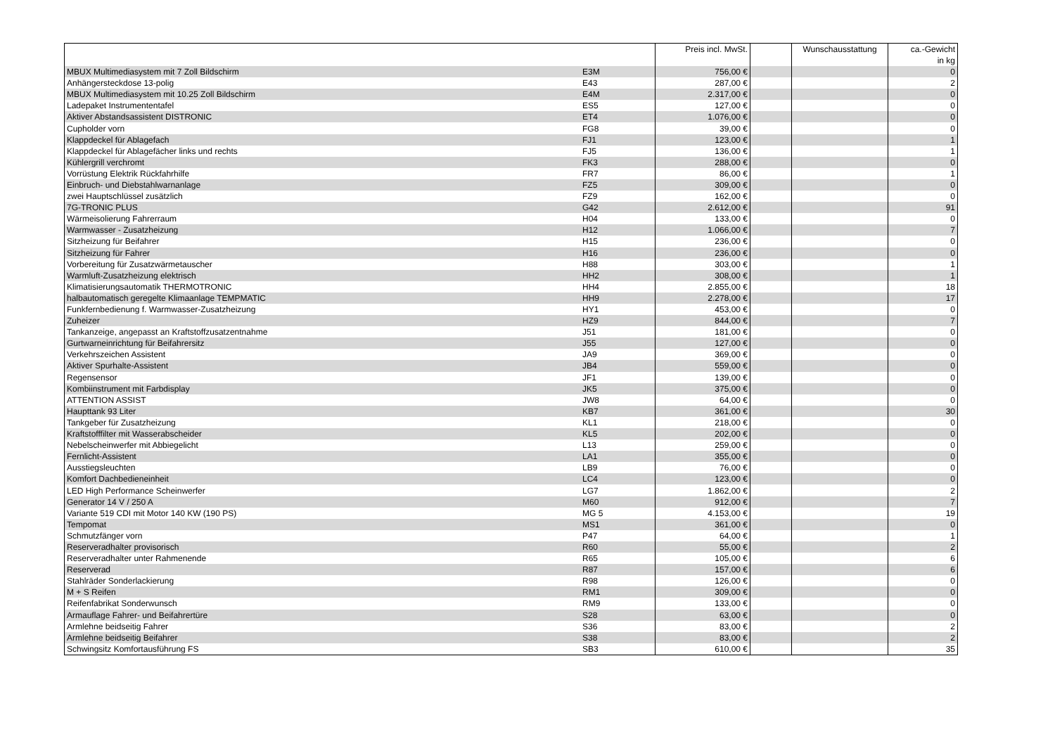| | | Preis incl. MwSt. | | Wunschausstattung | ca.-Gewicht in kg |
| --- | --- | --- | --- | --- | --- |
| MBUX Multimediasystem mit 7 Zoll Bildschirm | E3M | 756,00 € | | | 0 |
| Anhängersteckdose 13-polig | E43 | 287,00 € | | | 2 |
| MBUX Multimediasystem mit 10.25 Zoll Bildschirm | E4M | 2.317,00 € | | | 0 |
| Ladepaket Instrumententafel | ES5 | 127,00 € | | | 0 |
| Aktiver Abstandsassistent DISTRONIC | ET4 | 1.076,00 € | | | 0 |
| Cupholder vorn | FG8 | 39,00 € | | | 0 |
| Klappdeckel für Ablagefach | FJ1 | 123,00 € | | | 1 |
| Klappdeckel für Ablagefächer links und rechts | FJ5 | 136,00 € | | | 1 |
| Kühlergrill verchromt | FK3 | 288,00 € | | | 0 |
| Vorrüstung Elektrik Rückfahrhilfe | FR7 | 86,00 € | | | 1 |
| Einbruch- und Diebstahlwarnanlage | FZ5 | 309,00 € | | | 0 |
| zwei Hauptschlüssel zusätzlich | FZ9 | 162,00 € | | | 0 |
| 7G-TRONIC PLUS | G42 | 2.612,00 € | | | 91 |
| Wärmeisolierung Fahrerraum | H04 | 133,00 € | | | 0 |
| Warmwasser - Zusatzheizung | H12 | 1.066,00 € | | | 7 |
| Sitzheizung für Beifahrer | H15 | 236,00 € | | | 0 |
| Sitzheizung für Fahrer | H16 | 236,00 € | | | 0 |
| Vorbereitung für Zusatzwärmetauscher | H88 | 303,00 € | | | 1 |
| Warmluft-Zusatzheizung elektrisch | HH2 | 308,00 € | | | 1 |
| Klimatisierungsautomatik THERMOTRONIC | HH4 | 2.855,00 € | | | 18 |
| halbautomatisch geregelte Klimaanlage TEMPMATIC | HH9 | 2.278,00 € | | | 17 |
| Funkfernbedienung f. Warmwasser-Zusatzheizung | HY1 | 453,00 € | | | 0 |
| Zuheizer | HZ9 | 844,00 € | | | 7 |
| Tankanzeige, angepasst an Kraftstoffzusatzentnahme | J51 | 181,00 € | | | 0 |
| Gurtwarneinrichtung für Beifahrersitz | J55 | 127,00 € | | | 0 |
| Verkehrszeichen Assistent | JA9 | 369,00 € | | | 0 |
| Aktiver Spurhalte-Assistent | JB4 | 559,00 € | | | 0 |
| Regensensor | JF1 | 139,00 € | | | 0 |
| Kombiinstrument mit Farbdisplay | JK5 | 375,00 € | | | 0 |
| ATTENTION ASSIST | JW8 | 64,00 € | | | 0 |
| Haupttank 93 Liter | KB7 | 361,00 € | | | 30 |
| Tankgeber für Zusatzheizung | KL1 | 218,00 € | | | 0 |
| Kraftstofffilter mit Wasserabscheider | KL5 | 202,00 € | | | 0 |
| Nebelscheinwerfer mit Abbiegelicht | L13 | 259,00 € | | | 0 |
| Fernlicht-Assistent | LA1 | 355,00 € | | | 0 |
| Ausstiegsleuchten | LB9 | 76,00 € | | | 0 |
| Komfort Dachbedieneinheit | LC4 | 123,00 € | | | 0 |
| LED High Performance Scheinwerfer | LG7 | 1.862,00 € | | | 2 |
| Generator 14 V / 250 A | M60 | 912,00 € | | | 7 |
| Variante 519 CDI mit Motor 140 KW (190 PS) | MG 5 | 4.153,00 € | | | 19 |
| Tempomat | MS1 | 361,00 € | | | 0 |
| Schmutzfänger vorn | P47 | 64,00 € | | | 1 |
| Reserveradhalter provisorisch | R60 | 55,00 € | | | 2 |
| Reserveradhalter unter Rahmenende | R65 | 105,00 € | | | 6 |
| Reserverad | R87 | 157,00 € | | | 6 |
| Stahlräder Sonderlackierung | R98 | 126,00 € | | | 0 |
| M + S Reifen | RM1 | 309,00 € | | | 0 |
| Reifenfabrikat Sonderwunsch | RM9 | 133,00 € | | | 0 |
| Armauflage Fahrer- und Beifahrertüre | S28 | 63,00 € | | | 0 |
| Armlehne beidseitig Fahrer | S36 | 83,00 € | | | 2 |
| Armlehne beidseitig Beifahrer | S38 | 83,00 € | | | 2 |
| Schwingsitz Komfortausführung FS | SB3 | 610,00 € | | | 35 |